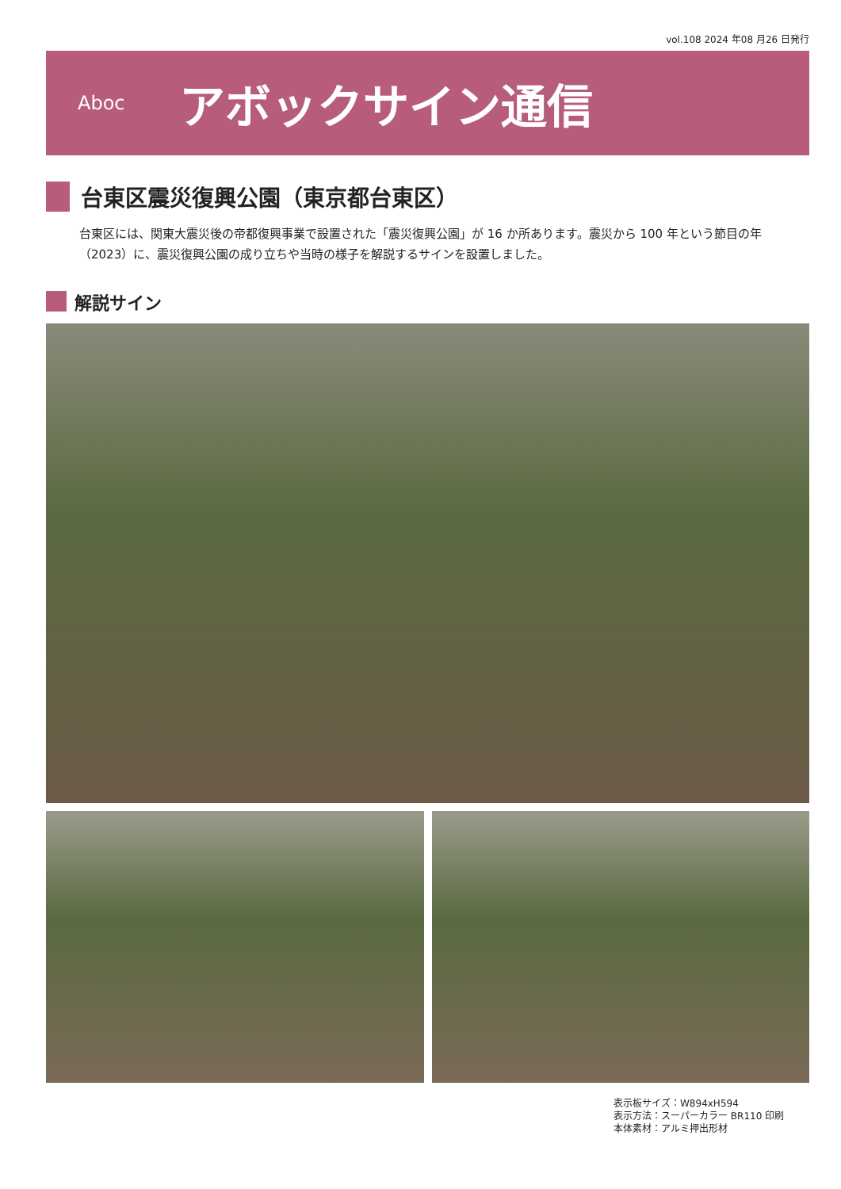vol.108 2024 年08 月26 日発行
Aboc
アボックサイン通信
台東区震災復興公園（東京都台東区）
台東区には、関東大震災後の帝都復興事業で設置された「震災復興公園」が 16 か所あります。震災から 100 年という節目の年（2023）に、震災復興公園の成り立ちや当時の様子を解説するサインを設置しました。
解説サイン
表示板サイズ：W894xH594
表示方法：スーパーカラー BR110 印刷
本体素材：アルミ押出形材